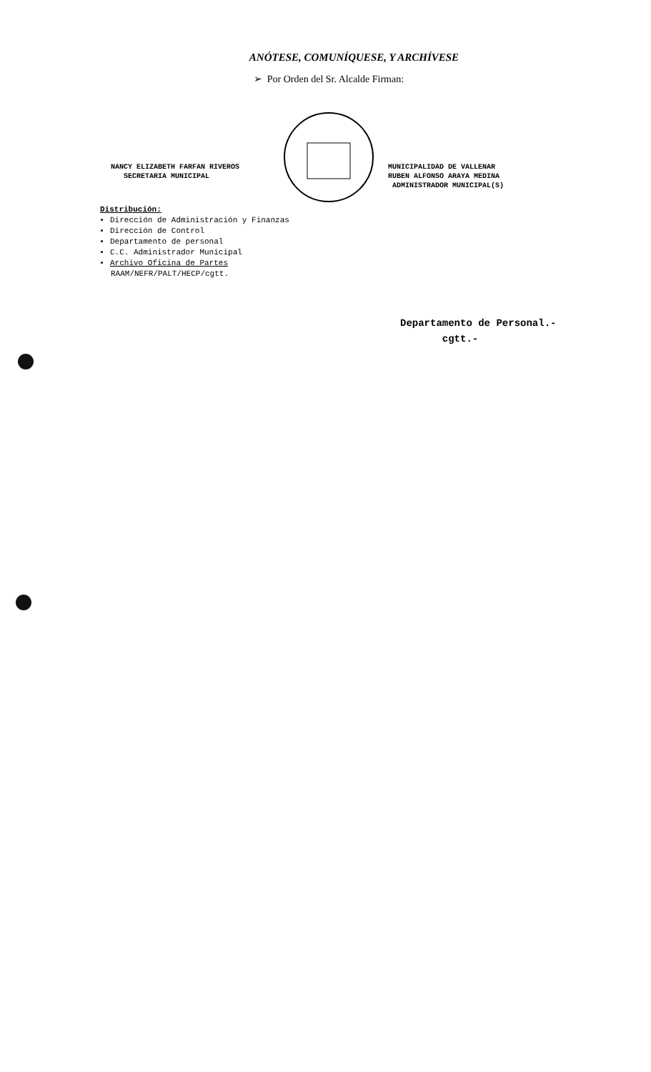ANÓTESE, COMUNÍQUESE, Y ARCHÍVESE
➢ Por Orden del Sr. Alcalde Firman:
NANCY ELIZABETH FARFAN RIVEROS
SECRETARIA MUNICIPAL
MUNICIPALIDAD DE VALLENAR
RUBEN ALFONSO ARAYA MEDINA
ADMINISTRADOR MUNICIPAL(S)
Distribución:
Dirección de Administración y Finanzas
Dirección de Control
Departamento de personal
C.C. Administrador Municipal
Archivo Oficina de Partes
RAAM/NEFR/PALT/HECP/cgtt.
Departamento de Personal.-
cgtt.-